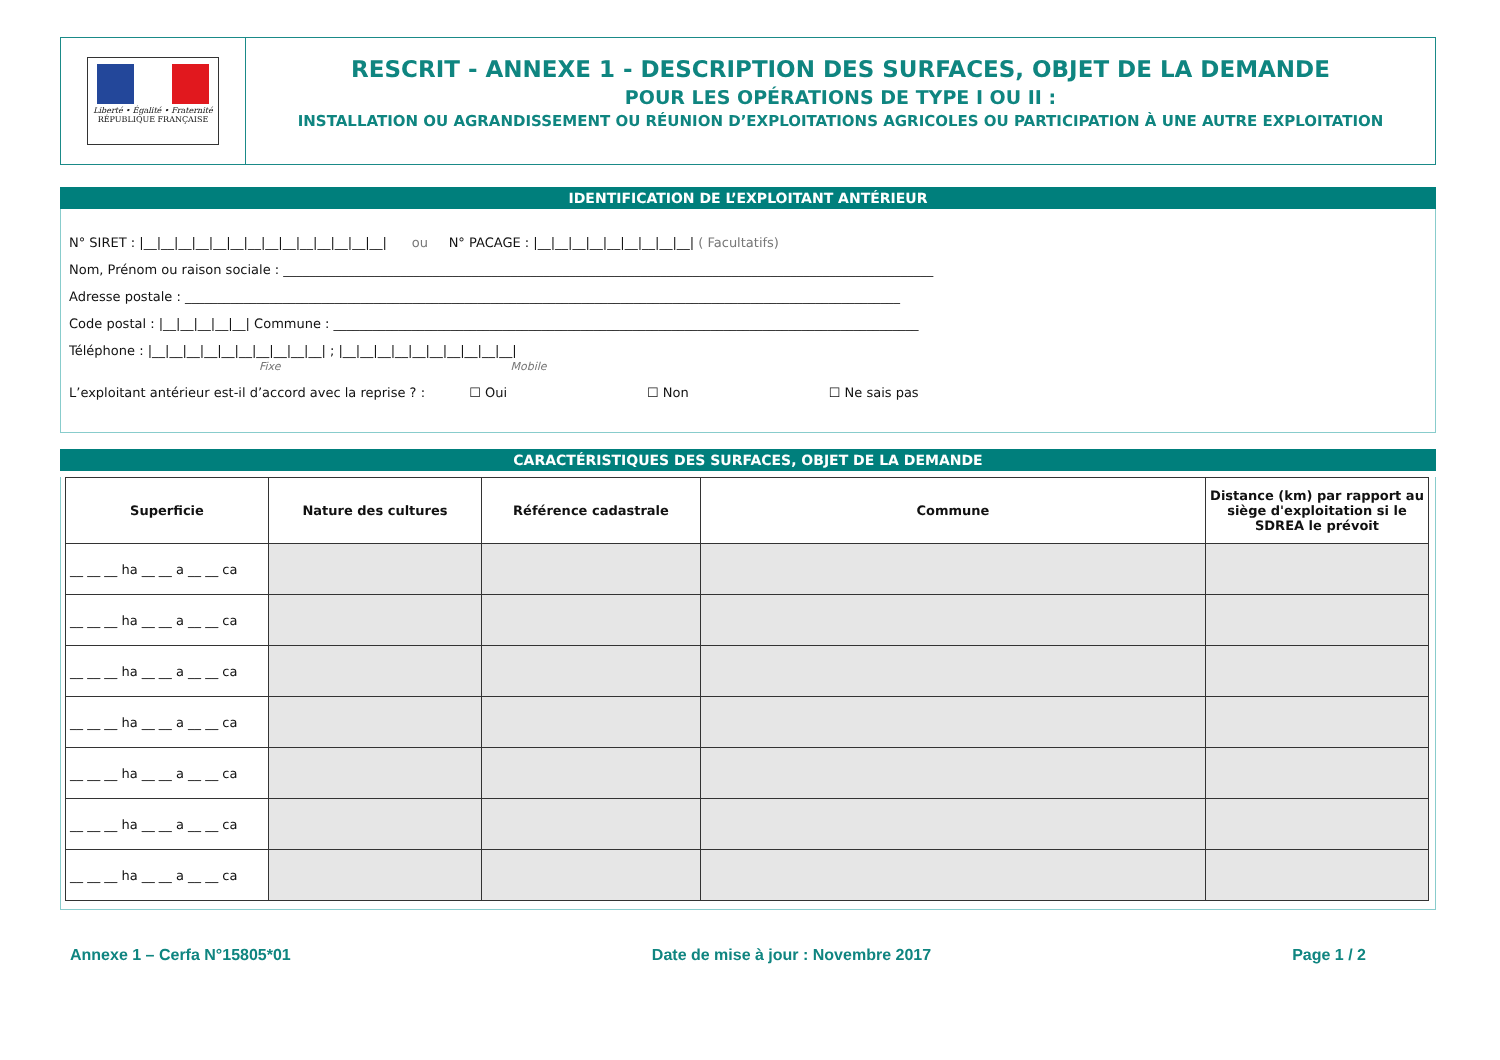Liberté • Égalité • Fraternité
RÉPUBLIQUE FRANÇAISE
RESCRIT - ANNEXE 1 - DESCRIPTION DES SURFACES, OBJET DE LA DEMANDE
POUR LES OPÉRATIONS DE TYPE I OU II :
INSTALLATION OU AGRANDISSEMENT OU RÉUNION D’EXPLOITATIONS AGRICOLES OU PARTICIPATION À UNE AUTRE EXPLOITATION
IDENTIFICATION DE L’EXPLOITANT ANTÉRIEUR
N° SIRET : |__|__|__|__|__|__|__|__|__|__|__|__|__|__| ou N° PACAGE : |__|__|__|__|__|__|__|__|__| ( Facultatifs)
Nom, Prénom ou raison sociale : ____________________________________________________________________________________________________
Adresse postale : ______________________________________________________________________________________________________________
Code postal : |__|__|__|__|__| Commune : __________________________________________________________________________________________
Téléphone : |__|__|__|__|__|__|__|__|__|__| ; |__|__|__|__|__|__|__|__|__|__|
Fixe Mobile
L’exploitant antérieur est-il d’accord avec la reprise ? : ☐ Oui ☐ Non ☐ Ne sais pas
CARACTÉRISTIQUES DES SURFACES, OBJET DE LA DEMANDE
| Superficie | Nature des cultures | Référence cadastrale | Commune | Distance (km) par rapport au siège d'exploitation si le SDREA le prévoit |
| --- | --- | --- | --- | --- |
| __ __ __ ha __ __ a __ __ ca | | | | |
| __ __ __ ha __ __ a __ __ ca | | | | |
| __ __ __ ha __ __ a __ __ ca | | | | |
| __ __ __ ha __ __ a __ __ ca | | | | |
| __ __ __ ha __ __ a __ __ ca | | | | |
| __ __ __ ha __ __ a __ __ ca | | | | |
| __ __ __ ha __ __ a __ __ ca | | | | |
Annexe 1 – Cerfa N°15805*01 Date de mise à jour : Novembre 2017 Page 1 / 2